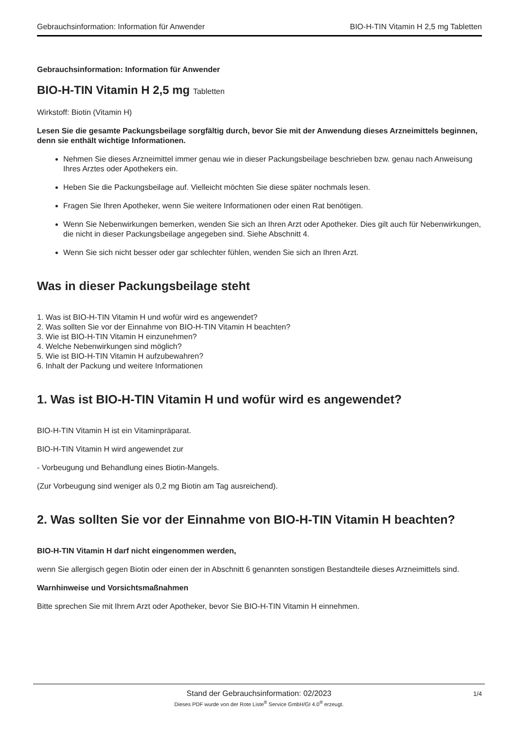Gebrauchsinformation: Information für Anwender BIO-H-TIN Vitamin H 2,5 mg Tabletten
Gebrauchsinformation: Information für Anwender
BIO-H-TIN Vitamin H 2,5 mg Tabletten
Wirkstoff: Biotin (Vitamin H)
Lesen Sie die gesamte Packungsbeilage sorgfältig durch, bevor Sie mit der Anwendung dieses Arzneimittels beginnen, denn sie enthält wichtige Informationen.
Nehmen Sie dieses Arzneimittel immer genau wie in dieser Packungsbeilage beschrieben bzw. genau nach Anweisung Ihres Arztes oder Apothekers ein.
Heben Sie die Packungsbeilage auf. Vielleicht möchten Sie diese später nochmals lesen.
Fragen Sie Ihren Apotheker, wenn Sie weitere Informationen oder einen Rat benötigen.
Wenn Sie Nebenwirkungen bemerken, wenden Sie sich an Ihren Arzt oder Apotheker. Dies gilt auch für Nebenwirkungen, die nicht in dieser Packungsbeilage angegeben sind. Siehe Abschnitt 4.
Wenn Sie sich nicht besser oder gar schlechter fühlen, wenden Sie sich an Ihren Arzt.
Was in dieser Packungsbeilage steht
1. Was ist BIO-H-TIN Vitamin H und wofür wird es angewendet?
2. Was sollten Sie vor der Einnahme von BIO-H-TIN Vitamin H beachten?
3. Wie ist BIO-H-TIN Vitamin H einzunehmen?
4. Welche Nebenwirkungen sind möglich?
5. Wie ist BIO-H-TIN Vitamin H aufzubewahren?
6. Inhalt der Packung und weitere Informationen
1. Was ist BIO-H-TIN Vitamin H und wofür wird es angewendet?
BIO-H-TIN Vitamin H ist ein Vitaminpräparat.
BIO-H-TIN Vitamin H wird angewendet zur
- Vorbeugung und Behandlung eines Biotin-Mangels.
(Zur Vorbeugung sind weniger als 0,2 mg Biotin am Tag ausreichend).
2. Was sollten Sie vor der Einnahme von BIO-H-TIN Vitamin H beachten?
BIO-H-TIN Vitamin H darf nicht eingenommen werden,
wenn Sie allergisch gegen Biotin oder einen der in Abschnitt 6 genannten sonstigen Bestandteile dieses Arzneimittels sind.
Warnhinweise und Vorsichtsmaßnahmen
Bitte sprechen Sie mit Ihrem Arzt oder Apotheker, bevor Sie BIO-H-TIN Vitamin H einnehmen.
Stand der Gebrauchsinformation: 02/2023
1/4
Dieses PDF wurde von der Rote Liste<sup>®</sup> Service GmbH/GI 4.0<sup>®</sup> erzeugt.